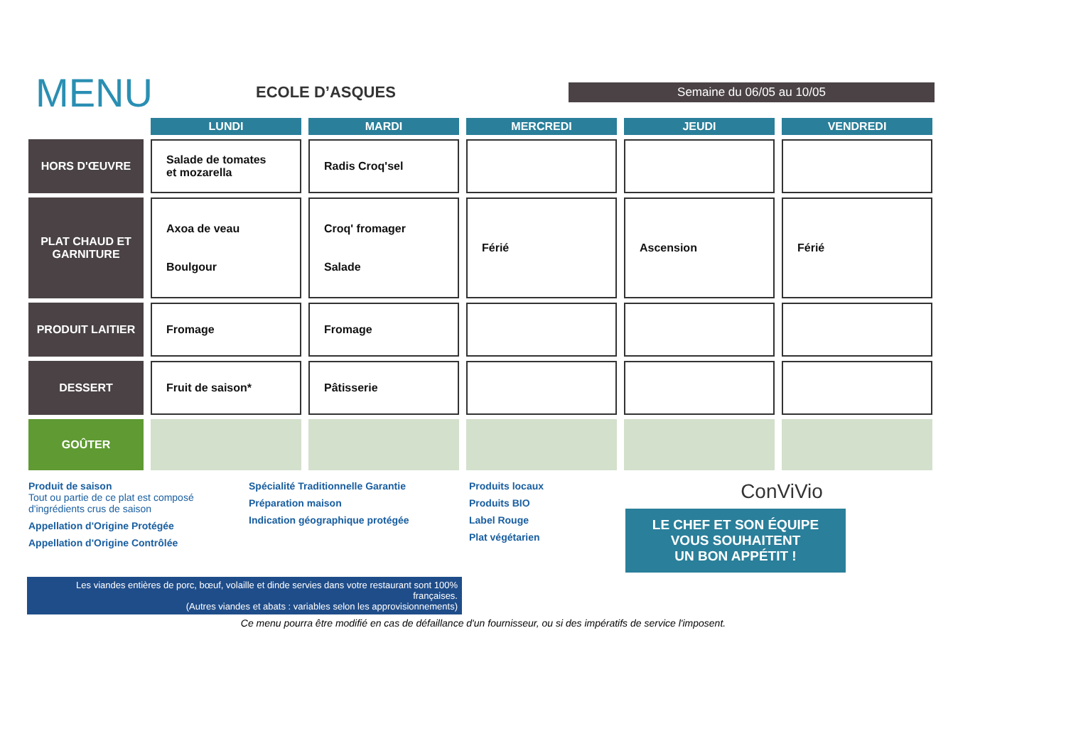MENU
ECOLE D’ASQUES
Semaine du 06/05 au 10/05
| | LUNDI | MARDI | MERCREDI | JEUDI | VENDREDI |
| --- | --- | --- | --- | --- | --- |
| HORS D'ŒUVRE | Salade de tomates et mozarella | Radis Croq'sel | | | |
| PLAT CHAUD ET GARNITURE | Axoa de veau Boulgour | Croq' fromager Salade | Férié | Ascension | Férié |
| PRODUIT LAITIER | Fromage | Fromage | | | |
| DESSERT | Fruit de saison* | Pâtisserie | | | |
| GOÛTER | | | | | |
Produit de saison
Tout ou partie de ce plat est composé d'ingrédients crus de saison
Appellation d'Origine Protégée
Appellation d'Origine Contrôlée
Spécialité Traditionnelle Garantie
Préparation maison
Indication géographique protégée
Produits locaux
Produits BIO
Label Rouge
Plat végétarien
ConViVio
LE CHEF ET SON ÉQUIPE
VOUS SOUHAITENT
UN BON APPÉTIT !
Les viandes entières de porc, bœuf, volaille et dinde servies dans votre restaurant sont 100% françaises.
(Autres viandes et abats : variables selon les approvisionnements)
Ce menu pourra être modifié en cas de défaillance d'un fournisseur, ou si des impératifs de service l'imposent.